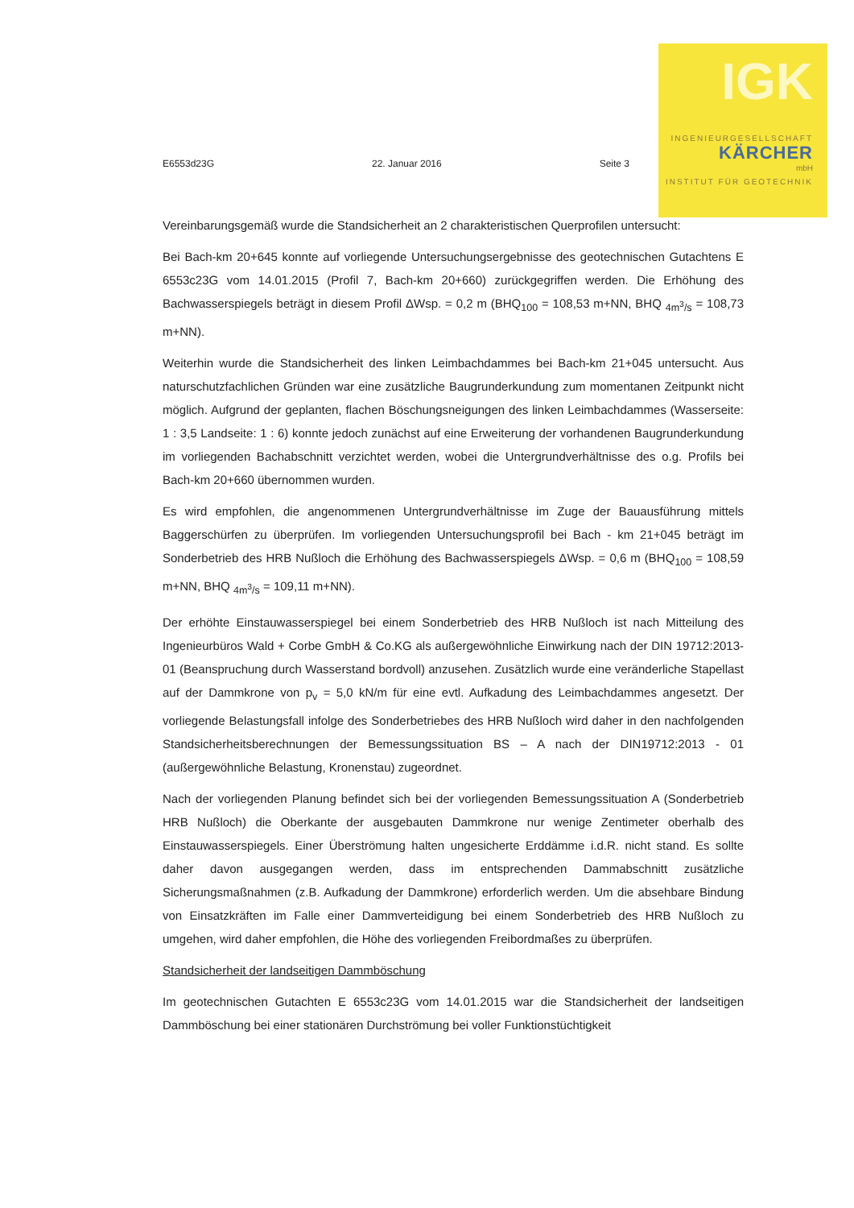IGK
INGENIEURGESELLSCHAFT
KÄRCHER
mbH
INSTITUT FÜR GEOTECHNIK
E6553d23G 22. Januar 2016 Seite 3
Vereinbarungsgemäß wurde die Standsicherheit an 2 charakteristischen Querprofilen untersucht:
Bei Bach-km 20+645 konnte auf vorliegende Untersuchungsergebnisse des geotechnischen Gutachtens E 6553c23G vom 14.01.2015 (Profil 7, Bach-km 20+660) zurückgegriffen werden. Die Erhöhung des Bachwasserspiegels beträgt in diesem Profil ΔWsp. = 0,2 m (BHQ<sub>100</sub> = 108,53 m+NN, BHQ <sub>4m<sup>3</sup>/s</sub> = 108,73 m+NN).
Weiterhin wurde die Standsicherheit des linken Leimbachdammes bei Bach-km 21+045 untersucht. Aus naturschutzfachlichen Gründen war eine zusätzliche Baugrunderkundung zum momentanen Zeitpunkt nicht möglich. Aufgrund der geplanten, flachen Böschungsneigungen des linken Leimbachdammes (Wasserseite: 1 : 3,5 Landseite: 1 : 6) konnte jedoch zunächst auf eine Erweiterung der vorhandenen Baugrunderkundung im vorliegenden Bachabschnitt verzichtet werden, wobei die Untergrundverhältnisse des o.g. Profils bei Bach-km 20+660 übernommen wurden.
Es wird empfohlen, die angenommenen Untergrundverhältnisse im Zuge der Bauausführung mittels Baggerschürfen zu überprüfen. Im vorliegenden Untersuchungsprofil bei Bach - km 21+045 beträgt im Sonderbetrieb des HRB Nußloch die Erhöhung des Bachwasserspiegels ΔWsp. = 0,6 m (BHQ<sub>100</sub> = 108,59 m+NN, BHQ <sub>4m<sup>3</sup>/s</sub> = 109,11 m+NN).
Der erhöhte Einstauwasserspiegel bei einem Sonderbetrieb des HRB Nußloch ist nach Mitteilung des Ingenieurbüros Wald + Corbe GmbH & Co.KG als außergewöhnliche Einwirkung nach der DIN 19712:2013-01 (Beanspruchung durch Wasserstand bordvoll) anzusehen. Zusätzlich wurde eine veränderliche Stapellast auf der Dammkrone von p<sub>v</sub> = 5,0 kN/m für eine evtl. Aufkadung des Leimbachdammes angesetzt. Der vorliegende Belastungsfall infolge des Sonderbetriebes des HRB Nußloch wird daher in den nachfolgenden Standsicherheitsberechnungen der Bemessungssituation BS – A nach der DIN19712:2013 - 01 (außergewöhnliche Belastung, Kronenstau) zugeordnet.
Nach der vorliegenden Planung befindet sich bei der vorliegenden Bemessungssituation A (Sonderbetrieb HRB Nußloch) die Oberkante der ausgebauten Dammkrone nur wenige Zentimeter oberhalb des Einstauwasserspiegels. Einer Überströmung halten ungesicherte Erddämme i.d.R. nicht stand. Es sollte daher davon ausgegangen werden, dass im entsprechenden Dammabschnitt zusätzliche Sicherungsmaßnahmen (z.B. Aufkadung der Dammkrone) erforderlich werden. Um die absehbare Bindung von Einsatzkräften im Falle einer Dammverteidigung bei einem Sonderbetrieb des HRB Nußloch zu umgehen, wird daher empfohlen, die Höhe des vorliegenden Freibordmaßes zu überprüfen.
Standsicherheit der landseitigen Dammböschung
Im geotechnischen Gutachten E 6553c23G vom 14.01.2015 war die Standsicherheit der landseitigen Dammböschung bei einer stationären Durchströmung bei voller Funktionstüchtigkeit